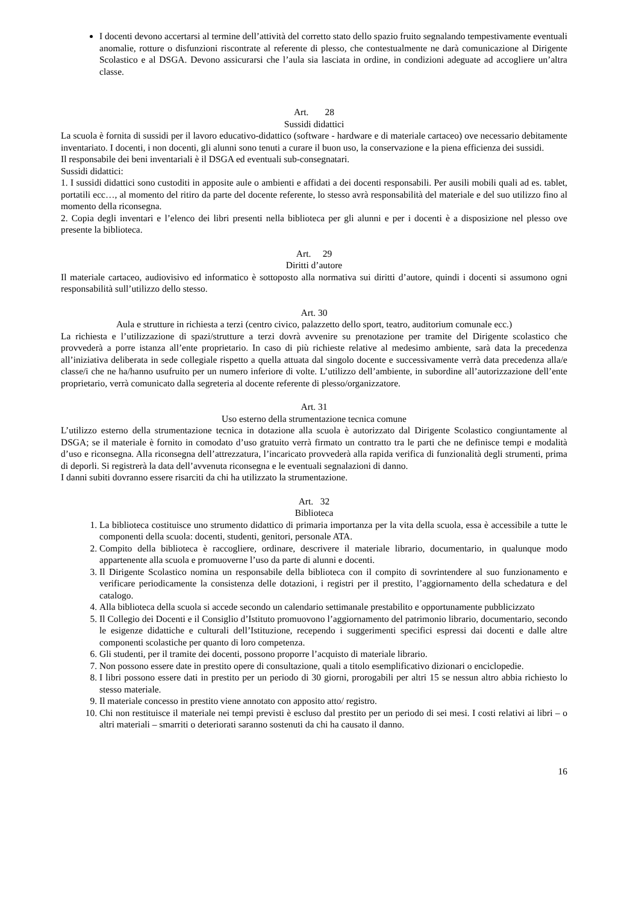I docenti devono accertarsi al termine dell’attività del corretto stato dello spazio fruito segnalando tempestivamente eventuali anomalie, rotture o disfunzioni riscontrate al referente di plesso, che contestualmente ne darà comunicazione al Dirigente Scolastico e al DSGA. Devono assicurarsi che l’aula sia lasciata in ordine, in condizioni adeguate ad accogliere un’altra classe.
Art. 28
Sussidi didattici
La scuola è fornita di sussidi per il lavoro educativo-didattico (software - hardware e di materiale cartaceo) ove necessario debitamente inventariato. I docenti, i non docenti, gli alunni sono tenuti a curare il buon uso, la conservazione e la piena efficienza dei sussidi.
Il responsabile dei beni inventariali è il DSGA ed eventuali sub-consegnatari.
Sussidi didattici:
1. I sussidi didattici sono custoditi in apposite aule o ambienti e affidati a dei docenti responsabili. Per ausili mobili quali ad es. tablet, portatili ecc…, al momento del ritiro da parte del docente referente, lo stesso avrà responsabilità del materiale e del suo utilizzo fino al momento della riconsegna.
2. Copia degli inventari e l’elenco dei libri presenti nella biblioteca per gli alunni e per i docenti è a disposizione nel plesso ove presente la biblioteca.
Art. 29
Diritti d’autore
Il materiale cartaceo, audiovisivo ed informatico è sottoposto alla normativa sui diritti d’autore, quindi i docenti si assumono ogni responsabilità sull’utilizzo dello stesso.
Art. 30
Aula e strutture in richiesta a terzi (centro civico, palazzetto dello sport, teatro, auditorium comunale ecc.)
La richiesta e l’utilizzazione di spazi/strutture a terzi dovrà avvenire su prenotazione per tramite del Dirigente scolastico che provvederà a porre istanza all’ente proprietario. In caso di più richieste relative al medesimo ambiente, sarà data la precedenza all’iniziativa deliberata in sede collegiale rispetto a quella attuata dal singolo docente e successivamente verrà data precedenza alla/e classe/i che ne ha/hanno usufruito per un numero inferiore di volte. L’utilizzo dell’ambiente, in subordine all’autorizzazione dell’ente proprietario, verrà comunicato dalla segreteria al docente referente di plesso/organizzatore.
Art. 31
Uso esterno della strumentazione tecnica comune
L’utilizzo esterno della strumentazione tecnica in dotazione alla scuola è autorizzato dal Dirigente Scolastico congiuntamente al DSGA; se il materiale è fornito in comodato d’uso gratuito verrà firmato un contratto tra le parti che ne definisce tempi e modalità d’uso e riconsegna. Alla riconsegna dell’attrezzatura, l’incaricato provvederà alla rapida verifica di funzionalità degli strumenti, prima di deporli. Si registrerà la data dell’avvenuta riconsegna e le eventuali segnalazioni di danno.
I danni subiti dovranno essere risarciti da chi ha utilizzato la strumentazione.
Art. 32
Biblioteca
1. La biblioteca costituisce uno strumento didattico di primaria importanza per la vita della scuola, essa è accessibile a tutte le componenti della scuola: docenti, studenti, genitori, personale ATA.
2. Compito della biblioteca è raccogliere, ordinare, descrivere il materiale librario, documentario, in qualunque modo appartenente alla scuola e promuoverne l’uso da parte di alunni e docenti.
3. Il Dirigente Scolastico nomina un responsabile della biblioteca con il compito di sovrintendere al suo funzionamento e verificare periodicamente la consistenza delle dotazioni, i registri per il prestito, l’aggiornamento della schedatura e del catalogo.
4. Alla biblioteca della scuola si accede secondo un calendario settimanale prestabilito e opportunamente pubblicizzato
5. Il Collegio dei Docenti e il Consiglio d’Istituto promuovono l’aggiornamento del patrimonio librario, documentario, secondo le esigenze didattiche e culturali dell’Istituzione, recependo i suggerimenti specifici espressi dai docenti e dalle altre componenti scolastiche per quanto di loro competenza.
6. Gli studenti, per il tramite dei docenti, possono proporre l’acquisto di materiale librario.
7. Non possono essere date in prestito opere di consultazione, quali a titolo esemplificativo dizionari o enciclopedie.
8. I libri possono essere dati in prestito per un periodo di 30 giorni, prorogabili per altri 15 se nessun altro abbia richiesto lo stesso materiale.
9. Il materiale concesso in prestito viene annotato con apposito atto/ registro.
10. Chi non restituisce il materiale nei tempi previsti è escluso dal prestito per un periodo di sei mesi. I costi relativi ai libri – o altri materiali – smarriti o deteriorati saranno sostenuti da chi ha causato il danno.
16